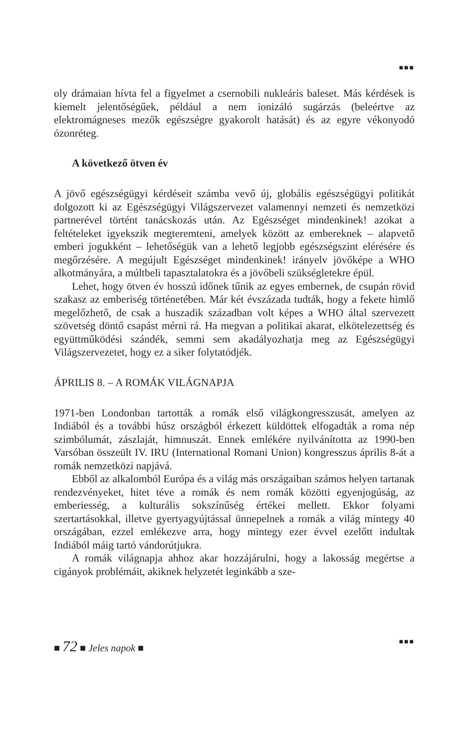■■■
oly drámaian hívta fel a figyelmet a csernobili nukleáris baleset. Más kérdések is kiemelt jelentőségűek, például a nem ionizáló sugárzás (beleértve az elektromágneses mezők egészségre gyakorolt hatását) és az egyre vékonyodó ózonréteg.
A következő ötven év
A jövő egészségügyi kérdéseit számba vevő új, globális egészségügyi politikát dolgozott ki az Egészségügyi Világszervezet valamennyi nemzeti és nemzetközi partnerével történt tanácskozás után. Az Egészséget mindenkinek! azokat a feltételeket igyekszik megteremteni, amelyek között az embereknek – alapvető emberi jogukként – lehetőségük van a lehető legjobb egészségszint elérésére és megőrzésére. A megújult Egészséget mindenkinek! irányelv jövőképe a WHO alkotmányára, a múltbeli tapasztalatokra és a jövőbeli szükségletekre épül.
Lehet, hogy ötven év hosszú időnek tűnik az egyes embernek, de csupán rövid szakasz az emberiség történetében. Már két évszázada tudták, hogy a fekete himlő megelőzhető, de csak a huszadik században volt képes a WHO által szervezett szövetség döntő csapást mérni rá. Ha megvan a politikai akarat, elkötelezettség és együttműködési szándék, semmi sem akadályozhatja meg az Egészségügyi Világszervezetet, hogy ez a siker folytatódjék.
ÁPRILIS 8. – A ROMÁK VILÁGNAPJA
1971-ben Londonban tartották a romák első világkongresszusát, amelyen az Indiából és a további húsz országból érkezett küldöttek elfogadták a roma nép szimbólumát, zászlaját, himnuszát. Ennek emlékére nyilvánította az 1990-ben Varsóban összeült IV. IRU (International Romani Union) kongresszus április 8-át a romák nemzetközi napjává.
Ebből az alkalomból Európa és a világ más országaiban számos helyen tartanak rendezvényeket, hitet téve a romák és nem romák közötti egyenjogúság, az emberiesség, a kulturális sokszínűség értékei mellett. Ekkor folyami szertartásokkal, illetve gyertyagyújtással ünnepelnek a romák a világ mintegy 40 országában, ezzel emlékezve arra, hogy mintegy ezer évvel ezelőtt indultak Indiából máig tartó vándorútjukra.
A romák világnapja ahhoz akar hozzájárulni, hogy a lakosság megértse a cigányok problémáit, akiknek helyzetét leginkább a sze-
■ 72 ■ Jeles napok ■
■■■